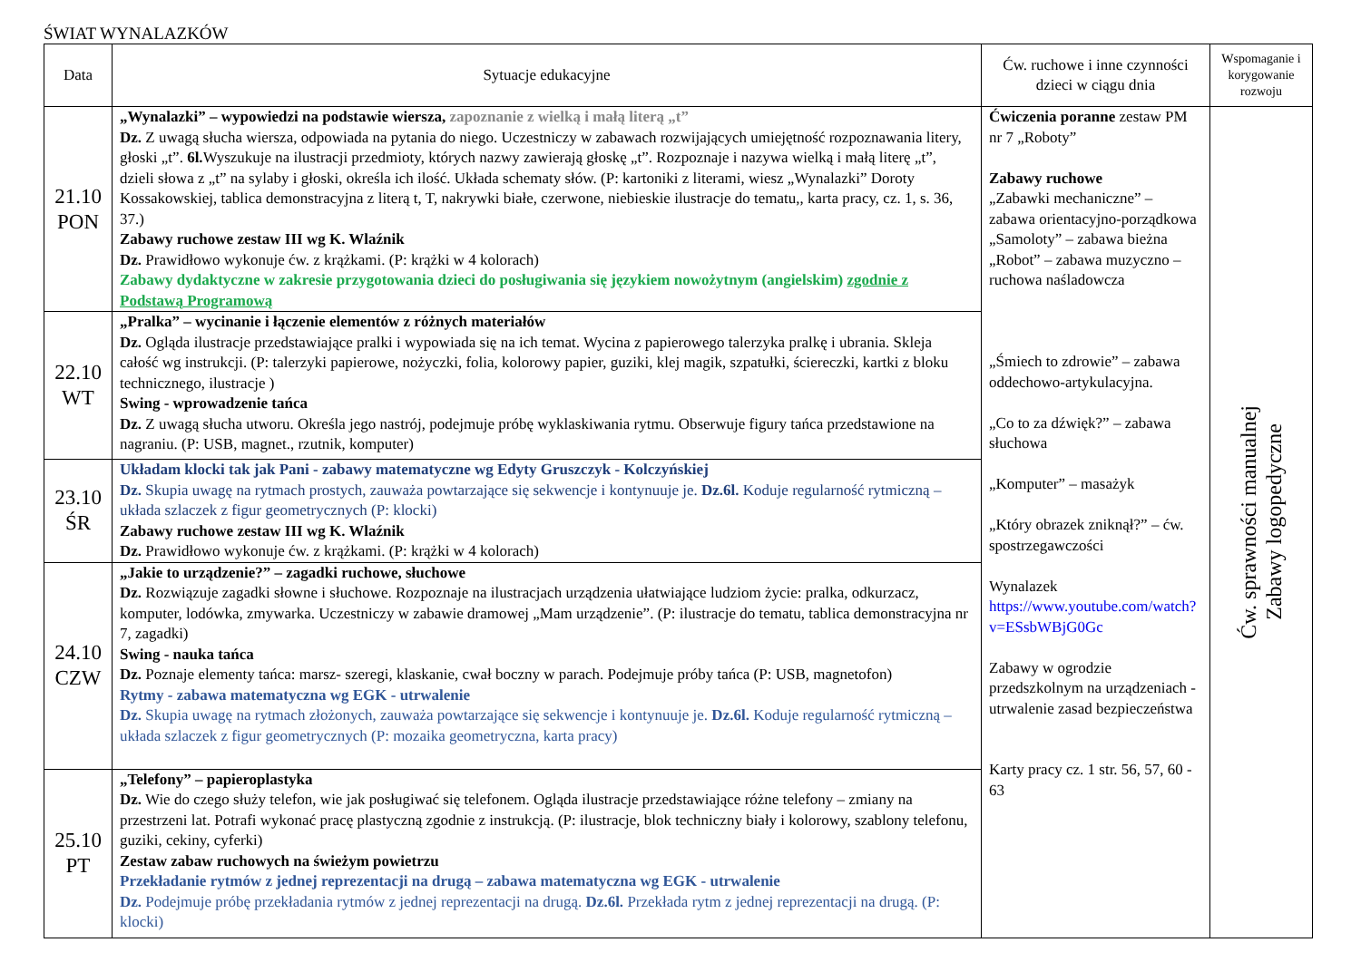ŚWIAT WYNALAZKÓW
| Data | Sytuacje edukacyjne | Ćw. ruchowe i inne czynności dzieci w ciągu dnia | Wspomaganie i korygowanie rozwoju |
| --- | --- | --- | --- |
| 21.10 PON | „Wynalazki” – wypowiedzi na podstawie wiersza, zapoznanie z wielką i małą literą „t” Dz. Z uwagą słucha wiersza, odpowiada na pytania do niego. Uczestniczy w zabawach rozwijających umiejętność rozpoznawania litery, głoski „t”. 6l. Wyszukuje na ilustracji przedmioty, których nazwy zawierają głoskę „t”. Rozpoznaje i nazywa wielką i małą literę „t”, dzieli słowa z „t” na sylaby i głoski, określa ich ilość. Układa schematy słów. (P: kartoniki z literami, wiesz „Wynalazki” Doroty Kossakowskiej, tablica demonstracyjna z literą t, T, nakrywki białe, czerwone, niebieskie ilustracje do tematu,, karta pracy, cz. 1, s. 36, 37.) Zabawy ruchowe zestaw III wg K. Wlaźnik Dz. Prawidłowo wykonuje ćw. z krążkami. (P: krążki w 4 kolorach) Zabawy dydaktyczne w zakresie przygotowania dzieci do posługiwania się językiem nowożytnym (angielskim) zgodnie z Podstawą Programową | Ćwiczenia poranne zestaw PM nr 7 „Roboty” Zabawy ruchowe „Zabawki mechaniczne” – zabawa orientacyjno-porządkowa „Samoloty” – zabawa bieżna „Robot” – zabawa muzyczno – ruchowa naśladowcza „Śmiech to zdrowie” – zabawa oddechowo-artykulacyjna. „Co to za dźwięk?” – zabawa słuchowa „Komputer” – masażyk „Który obrazek zniknął?” – ćw. spostrzegawczości Wynalazek https://www.youtube.com/watch?v=ESsbWBjG0Gc Zabawy w ogrodzie przedszkolnym na urządzeniach - utrwalenie zasad bezpieczeństwa Karty pracy cz. 1 str. 56, 57, 60 - 63 | Ćw. sprawności manualnej Zabawy logopedyczne |
| 22.10 WT | „Pralka” – wycinanie i łączenie elementów z różnych materiałów Dz. Ogląda ilustracje przedstawiające pralki i wypowiada się na ich temat. Wycina z papierowego talerzyka pralkę i ubrania. Skleja całość wg instrukcji. (P: talerzyki papierowe, nożyczki, folia, kolorowy papier, guziki, klej magik, szpatułki, ściereczki, kartki z bloku technicznego, ilustracje ) Swing - wprowadzenie tańca Dz. Z uwagą słucha utworu. Określa jego nastrój, podejmuje próbę wyklaskiwania rytmu. Obserwuje figury tańca przedstawione na nagraniu. (P: USB, magnet., rzutnik, komputer) | | |
| 23.10 ŚR | Układam klocki tak jak Pani - zabawy matematyczne wg Edyty Gruszczyk - Kolczyńskiej Dz. Skupia uwagę na rytmach prostych, zauważa powtarzające się sekwencje i kontynuuje je. Dz.6l. Koduje regularność rytmiczną – układa szlaczek z figur geometrycznych (P: klocki) Zabawy ruchowe zestaw III wg K. Wlaźnik Dz. Prawidłowo wykonuje ćw. z krążkami. (P: krążki w 4 kolorach) | | |
| 24.10 CZW | „Jakie to urządzenie?” – zagadki ruchowe, słuchowe Dz. Rozwiązuje zagadki słowne i słuchowe. Rozpoznaje na ilustracjach urządzenia ułatwiające ludziom życie: pralka, odkurzacz, komputer, lodówka, zmywarka. Uczestniczy w zabawie dramowej „Mam urządzenie”. (P: ilustracje do tematu, tablica demonstracyjna nr 7, zagadki) Swing - nauka tańca Dz. Poznaje elementy tańca: marsz- szeregi, klaskanie, cwał boczny w parach. Podejmuje próby tańca (P: USB, magnetofon) Rytmy - zabawa matematyczna wg EGK - utrwalenie Dz. Skupia uwagę na rytmach złożonych, zauważa powtarzające się sekwencje i kontynuuje je. Dz.6l. Koduje regularność rytmiczną – układa szlaczek z figur geometrycznych (P: mozaika geometryczna, karta pracy) | | |
| 25.10 PT | „Telefony” – papieroplastyka Dz. Wie do czego służy telefon, wie jak posługiwać się telefonem. Ogląda ilustracje przedstawiające różne telefony – zmiany na przestrzeni lat. Potrafi wykonać pracę plastyczną zgodnie z instrukcją. (P: ilustracje, blok techniczny biały i kolorowy, szablony telefonu, guziki, cekiny, cyferki) Zestaw zabaw ruchowych na świeżym powietrzu Przekładanie rytmów z jednej reprezentacji na drugą – zabawa matematyczna wg EGK - utrwalenie Dz. Podejmuje próbę przekładania rytmów z jednej reprezentacji na drugą. Dz.6l. Przekłada rytm z jednej reprezentacji na drugą. (P: klocki) | | |